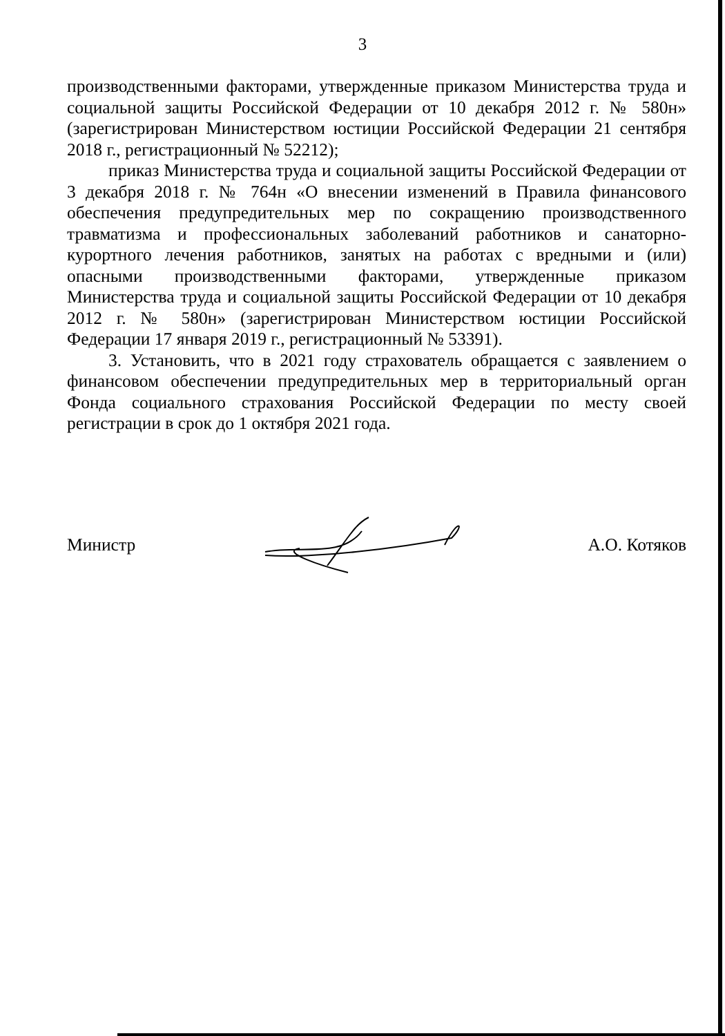3
производственными факторами, утвержденные приказом Министерства труда и социальной защиты Российской Федерации от 10 декабря 2012 г. № 580н» (зарегистрирован Министерством юстиции Российской Федерации 21 сентября 2018 г., регистрационный № 52212);
приказ Министерства труда и социальной защиты Российской Федерации от 3 декабря 2018 г. № 764н «О внесении изменений в Правила финансового обеспечения предупредительных мер по сокращению производственного травматизма и профессиональных заболеваний работников и санаторно-курортного лечения работников, занятых на работах с вредными и (или) опасными производственными факторами, утвержденные приказом Министерства труда и социальной защиты Российской Федерации от 10 декабря 2012 г. № 580н» (зарегистрирован Министерством юстиции Российской Федерации 17 января 2019 г., регистрационный № 53391).
3. Установить, что в 2021 году страхователь обращается с заявлением о финансовом обеспечении предупредительных мер в территориальный орган Фонда социального страхования Российской Федерации по месту своей регистрации в срок до 1 октября 2021 года.
Министр А.О. Котяков